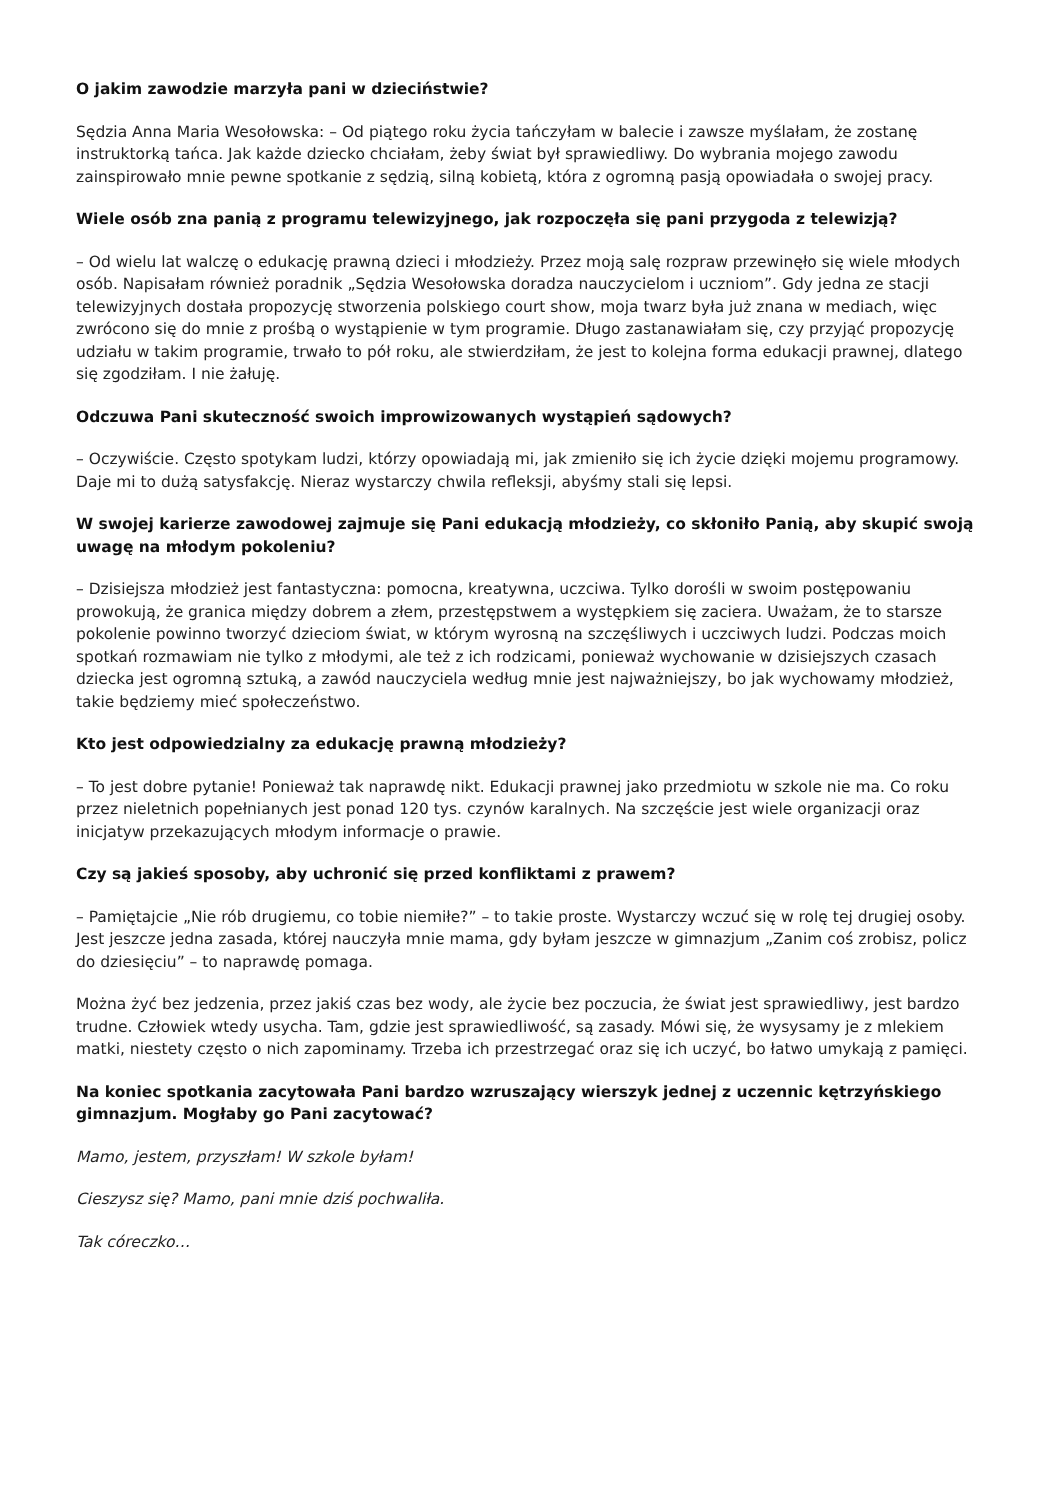O jakim zawodzie marzyła pani w dzieciństwie?
Sędzia Anna Maria Wesołowska: – Od piątego roku życia tańczyłam w balecie i zawsze myślałam, że zostanę instruktorką tańca. Jak każde dziecko chciałam, żeby świat był sprawiedliwy. Do wybrania mojego zawodu zainspirowało mnie pewne spotkanie z sędzią, silną kobietą, która z ogromną pasją opowiadała o swojej pracy.
Wiele osób zna panią z programu telewizyjnego, jak rozpoczęła się pani przygoda z telewizją?
– Od wielu lat walczę o edukację prawną dzieci i młodzieży. Przez moją salę rozpraw przewinęło się wiele młodych osób. Napisałam również poradnik „Sędzia Wesołowska doradza nauczycielom i uczniom”. Gdy jedna ze stacji telewizyjnych dostała propozycję stworzenia polskiego court show, moja twarz była już znana w mediach, więc zwrócono się do mnie z prośbą o wystąpienie w tym programie. Długo zastanawiałam się, czy przyjąć propozycję udziału w takim programie, trwało to pół roku, ale stwierdziłam, że jest to kolejna forma edukacji prawnej, dlatego się zgodziłam. I nie żałuję.
Odczuwa Pani skuteczność swoich improwizowanych wystąpień sądowych?
– Oczywiście. Często spotykam ludzi, którzy opowiadają mi, jak zmieniło się ich życie dzięki mojemu programowy. Daje mi to dużą satysfakcję. Nieraz wystarczy chwila refleksji, abyśmy stali się lepsi.
W swojej karierze zawodowej zajmuje się Pani edukacją młodzieży, co skłoniło Panią, aby skupić swoją uwagę na młodym pokoleniu?
– Dzisiejsza młodzież jest fantastyczna: pomocna, kreatywna, uczciwa. Tylko dorośli w swoim postępowaniu prowokują, że granica między dobrem a złem, przestępstwem a występkiem się zaciera. Uważam, że to starsze pokolenie powinno tworzyć dzieciom świat, w którym wyrosną na szczęśliwych i uczciwych ludzi. Podczas moich spotkań rozmawiam nie tylko z młodymi, ale też z ich rodzicami, ponieważ wychowanie w dzisiejszych czasach dziecka jest ogromną sztuką, a zawód nauczyciela według mnie jest najważniejszy, bo jak wychowamy młodzież, takie będziemy mieć społeczeństwo.
Kto jest odpowiedzialny za edukację prawną młodzieży?
– To jest dobre pytanie! Ponieważ tak naprawdę nikt. Edukacji prawnej jako przedmiotu w szkole nie ma. Co roku przez nieletnich popełnianych jest ponad 120 tys. czynów karalnych. Na szczęście jest wiele organizacji oraz inicjatyw przekazujących młodym informacje o prawie.
Czy są jakieś sposoby, aby uchronić się przed konfliktami z prawem?
– Pamiętajcie „Nie rób drugiemu, co tobie niemiłe?” – to takie proste. Wystarczy wczuć się w rolę tej drugiej osoby. Jest jeszcze jedna zasada, której nauczyła mnie mama, gdy byłam jeszcze w gimnazjum „Zanim coś zrobisz, policz do dziesięciu” – to naprawdę pomaga.
Można żyć bez jedzenia, przez jakiś czas bez wody, ale życie bez poczucia, że świat jest sprawiedliwy, jest bardzo trudne. Człowiek wtedy usycha. Tam, gdzie jest sprawiedliwość, są zasady. Mówi się, że wysysamy je z mlekiem matki, niestety często o nich zapominamy. Trzeba ich przestrzegać oraz się ich uczyć, bo łatwo umykają z pamięci.
Na koniec spotkania zacytowała Pani bardzo wzruszający wierszyk jednej z uczennic kętrzyńskiego gimnazjum. Mogłaby go Pani zacytować?
Mamo, jestem, przyszłam! W szkole byłam!
Cieszysz się? Mamo, pani mnie dziś pochwaliła.
Tak córeczko…